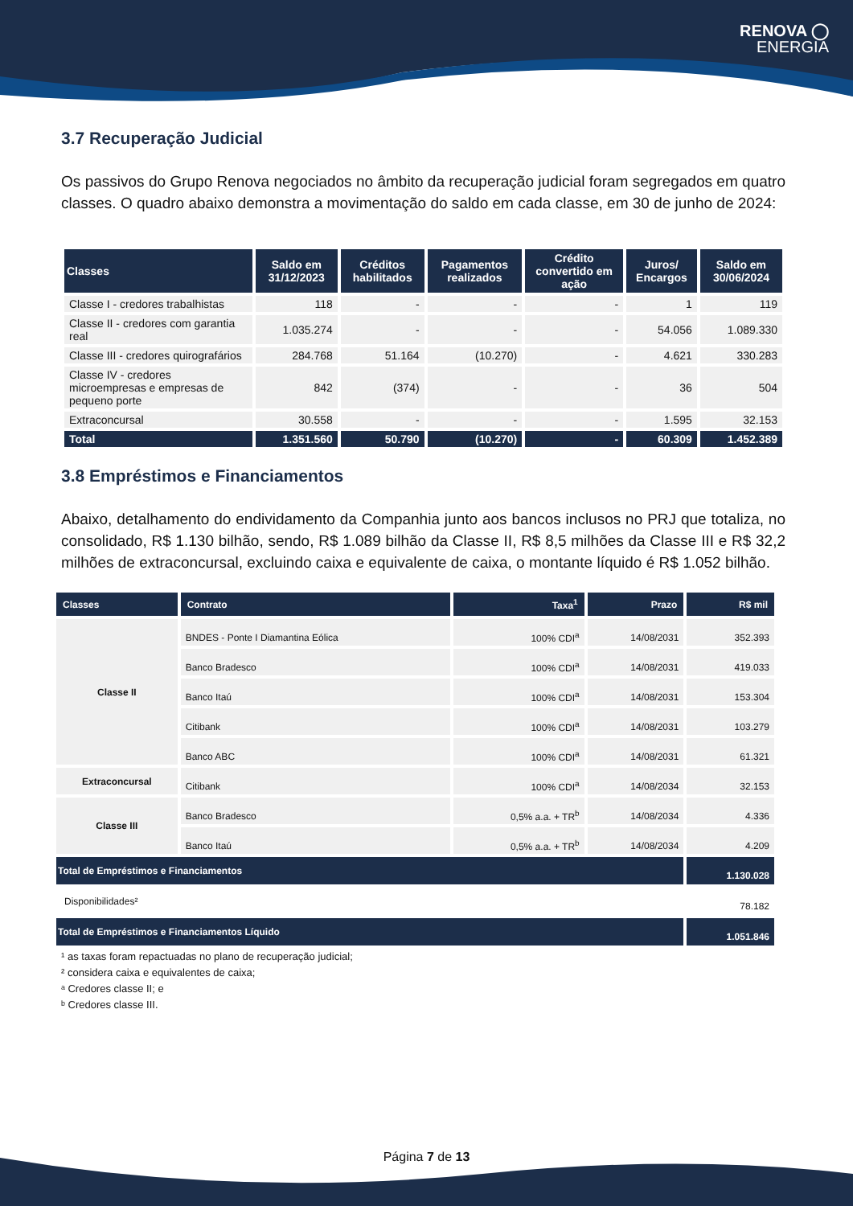RENOVA ◯
ENERGIA
3.7 Recuperação Judicial
Os passivos do Grupo Renova negociados no âmbito da recuperação judicial foram segregados em quatro classes. O quadro abaixo demonstra a movimentação do saldo em cada classe, em 30 de junho de 2024:
| Classes | Saldo em 31/12/2023 | Créditos habilitados | Pagamentos realizados | Crédito convertido em ação | Juros/ Encargos | Saldo em 30/06/2024 |
| --- | --- | --- | --- | --- | --- | --- |
| Classe I - credores trabalhistas | 118 | - | - | - | 1 | 119 |
| Classe II - credores com garantia real | 1.035.274 | - | - | - | 54.056 | 1.089.330 |
| Classe III - credores quirografários | 284.768 | 51.164 | (10.270) | - | 4.621 | 330.283 |
| Classe IV - credores microempresas e empresas de pequeno porte | 842 | (374) | - | - | 36 | 504 |
| Extraconcursal | 30.558 | - | - | - | 1.595 | 32.153 |
| Total | 1.351.560 | 50.790 | (10.270) | - | 60.309 | 1.452.389 |
3.8 Empréstimos e Financiamentos
Abaixo, detalhamento do endividamento da Companhia junto aos bancos inclusos no PRJ que totaliza, no consolidado, R$ 1.130 bilhão, sendo, R$ 1.089 bilhão da Classe II, R$ 8,5 milhões da Classe III e R$ 32,2 milhões de extraconcursal, excluindo caixa e equivalente de caixa, o montante líquido é R$ 1.052 bilhão.
| Classes | Contrato | Taxa<sup>1</sup> | Prazo | R$ mil |
| --- | --- | --- | --- | --- |
| Classe II | BNDES - Ponte I Diamantina Eólica | 100% CDI<sup>a</sup> | 14/08/2031 | 352.393 |
| | Banco Bradesco | 100% CDI<sup>a</sup> | 14/08/2031 | 419.033 |
| | Banco Itaú | 100% CDI<sup>a</sup> | 14/08/2031 | 153.304 |
| | Citibank | 100% CDI<sup>a</sup> | 14/08/2031 | 103.279 |
| | Banco ABC | 100% CDI<sup>a</sup> | 14/08/2031 | 61.321 |
| Extraconcursal | Citibank | 100% CDI<sup>a</sup> | 14/08/2034 | 32.153 |
| Classe III | Banco Bradesco | 0,5% a.a. + TR<sup>b</sup> | 14/08/2034 | 4.336 |
| | Banco Itaú | 0,5% a.a. + TR<sup>b</sup> | 14/08/2034 | 4.209 |
| Total de Empréstimos e Financiamentos | | | | 1.130.028 |
| Disponibilidades² | | | | 78.182 |
| Total de Empréstimos e Financiamentos Líquido | | | | 1.051.846 |
¹ as taxas foram repactuadas no plano de recuperação judicial;
² considera caixa e equivalentes de caixa;
ᵃ Credores classe II; e
ᵇ Credores classe III.
Página 7 de 13